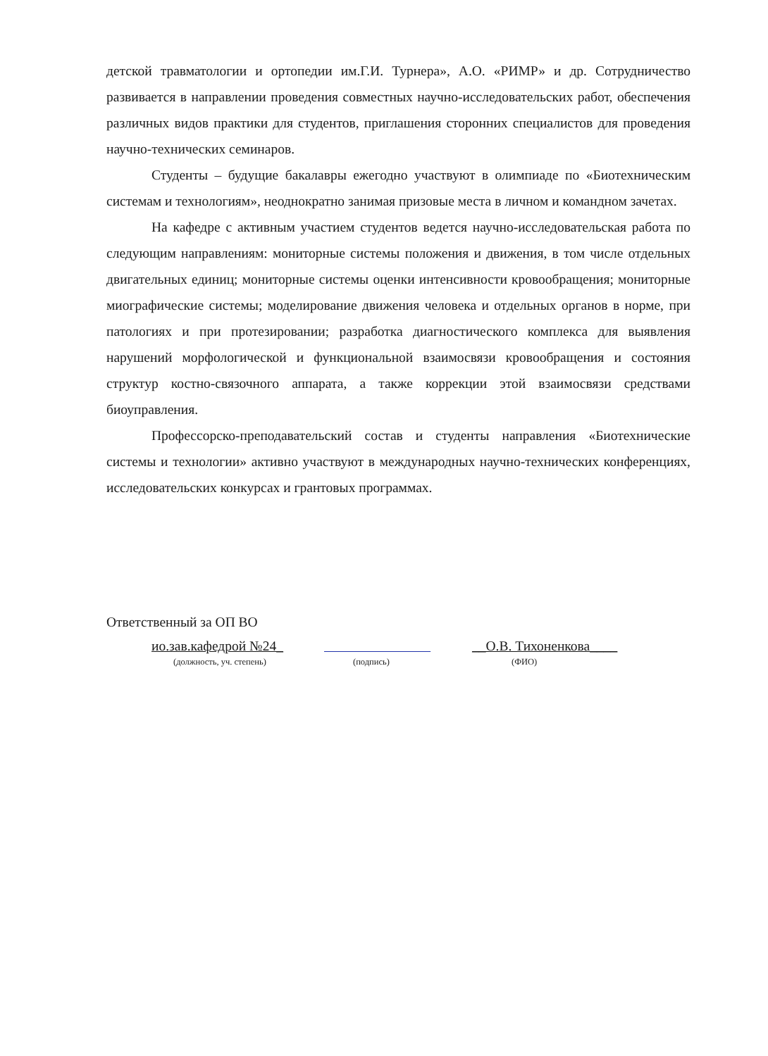детской травматологии и ортопедии им.Г.И. Турнера», А.О. «РИМР» и др. Сотрудничество развивается в направлении проведения совместных научно-исследовательских работ, обеспечения различных видов практики для студентов, приглашения сторонних специалистов для проведения научно-технических семинаров.
Студенты – будущие бакалавры ежегодно участвуют в олимпиаде по «Биотехническим системам и технологиям», неоднократно занимая призовые места в личном и командном зачетах.
На кафедре с активным участием студентов ведется научно-исследовательская работа по следующим направлениям: мониторные системы положения и движения, в том числе отдельных двигательных единиц; мониторные системы оценки интенсивности кровообращения; мониторные миографические системы; моделирование движения человека и отдельных органов в норме, при патологиях и при протезировании; разработка диагностического комплекса для выявления нарушений морфологической и функциональной взаимосвязи кровообращения и состояния структур костно-связочного аппарата, а также коррекции этой взаимосвязи средствами биоуправления.
Профессорско-преподавательский состав и студенты направления «Биотехнические системы и технологии» активно участвуют в международных научно-технических конференциях, исследовательских конкурсах и грантовых программах.
Ответственный за ОП ВО
ио.зав.кафедрой №24_ __О.В. Тихоненкова____
(должность, уч. степень) (подпись) (ФИО)